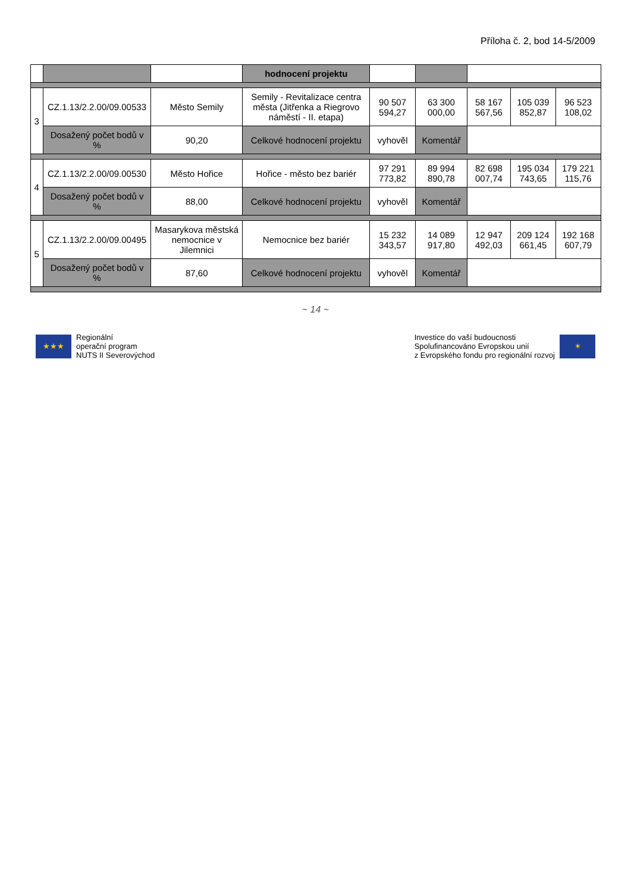Příloha č. 2, bod 14-5/2009
| | | | hodnocení projektu | | | | | |
| --- | --- | --- | --- | --- | --- | --- | --- | --- |
| 3 | CZ.1.13/2.2.00/09.00533 | Město Semily | Semily - Revitalizace centra města (Jitřenka a Riegrovo náměstí - II. etapa) | 90 507 594,27 | 63 300 000,00 | 58 167 567,56 | 105 039 852,87 | 96 523 108,02 |
| | Dosažený počet bodů v % | 90,20 | Celkové hodnocení projektu | vyhověl | Komentář | | | |
| 4 | CZ.1.13/2.2.00/09.00530 | Město Hořice | Hořice - město bez bariér | 97 291 773,82 | 89 994 890,78 | 82 698 007,74 | 195 034 743,65 | 179 221 115,76 |
| | Dosažený počet bodů v % | 88,00 | Celkové hodnocení projektu | vyhověl | Komentář | | | |
| 5 | CZ.1.13/2.2.00/09.00495 | Masarykova městská nemocnice v Jilemnici | Nemocnice bez bariér | 15 232 343,57 | 14 089 917,80 | 12 947 492,03 | 209 124 661,45 | 192 168 607,79 |
| | Dosažený počet bodů v % | 87,60 | Celkové hodnocení projektu | vyhověl | Komentář | | | |
~ 14 ~
★★★
Regionální
operační program
NUTS II Severovýchod
Investice do vaší budoucnosti
Spolufinancováno Evropskou unií
z Evropského fondu pro regionální rozvoj
✶